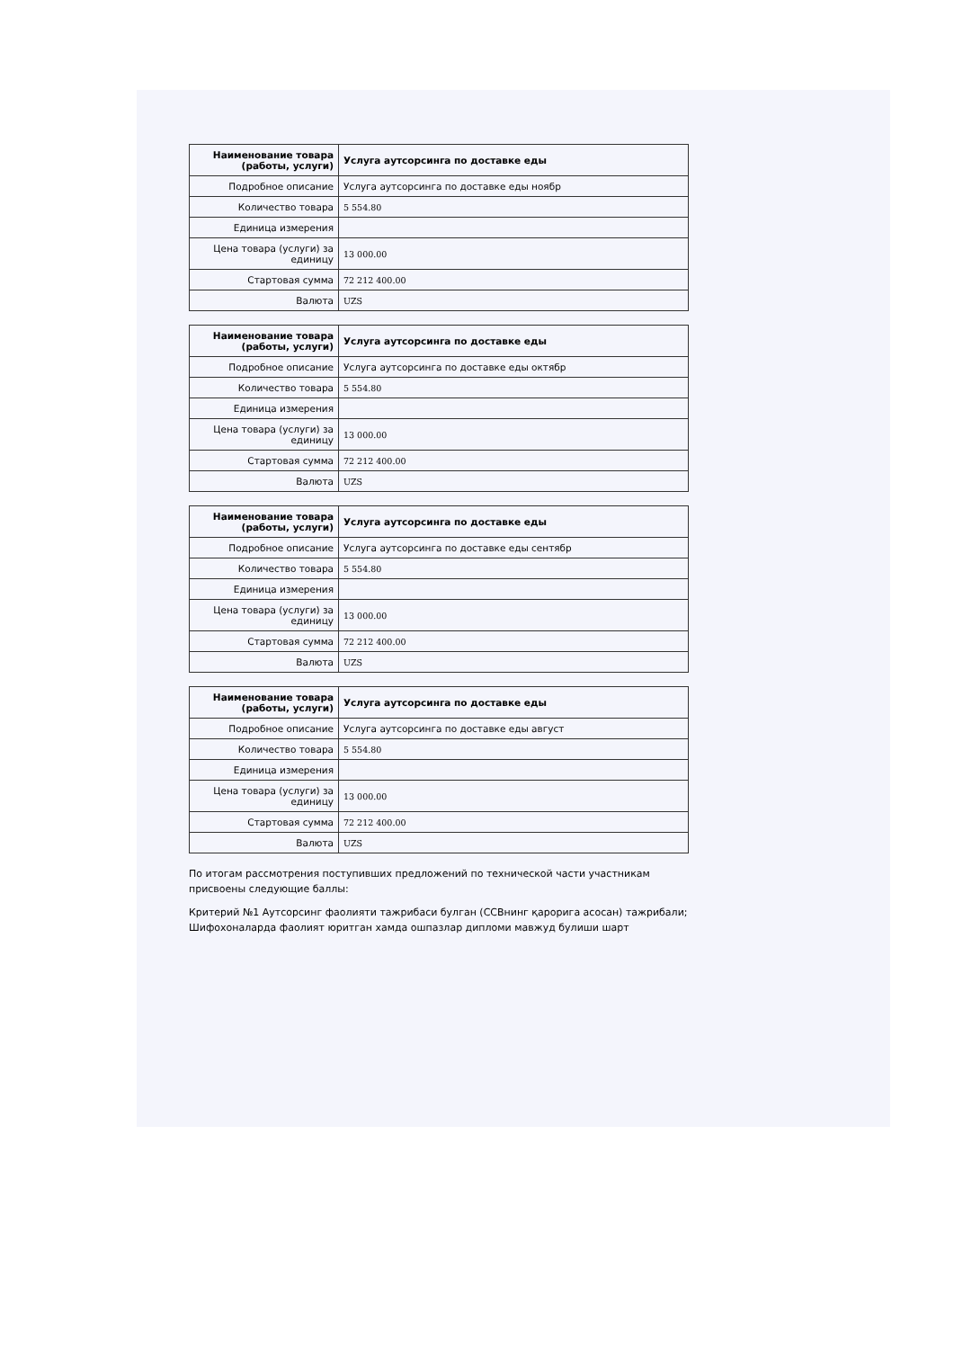| Наименование товара (работы, услуги) | Услуга аутсорсинга по доставке еды |
| Подробное описание | Услуга аутсорсинга по доставке еды ноябр |
| Количество товара | 5 554.80 |
| Единица измерения | |
| Цена товара (услуги) за единицу | 13 000.00 |
| Стартовая сумма | 72 212 400.00 |
| Валюта | UZS |
| Наименование товара (работы, услуги) | Услуга аутсорсинга по доставке еды |
| Подробное описание | Услуга аутсорсинга по доставке еды октябр |
| Количество товара | 5 554.80 |
| Единица измерения | |
| Цена товара (услуги) за единицу | 13 000.00 |
| Стартовая сумма | 72 212 400.00 |
| Валюта | UZS |
| Наименование товара (работы, услуги) | Услуга аутсорсинга по доставке еды |
| Подробное описание | Услуга аутсорсинга по доставке еды сентябр |
| Количество товара | 5 554.80 |
| Единица измерения | |
| Цена товара (услуги) за единицу | 13 000.00 |
| Стартовая сумма | 72 212 400.00 |
| Валюта | UZS |
| Наименование товара (работы, услуги) | Услуга аутсорсинга по доставке еды |
| Подробное описание | Услуга аутсорсинга по доставке еды август |
| Количество товара | 5 554.80 |
| Единица измерения | |
| Цена товара (услуги) за единицу | 13 000.00 |
| Стартовая сумма | 72 212 400.00 |
| Валюта | UZS |
По итогам рассмотрения поступивших предложений по технической части участникам присвоены следующие баллы:
Критерий №1 Аутсорсинг фаолияти тажрибаси булган (ССВнинг қарорига асосан) тажрибали; Шифохоналарда фаолият юритган хамда ошпазлар дипломи мавжуд булиши шарт